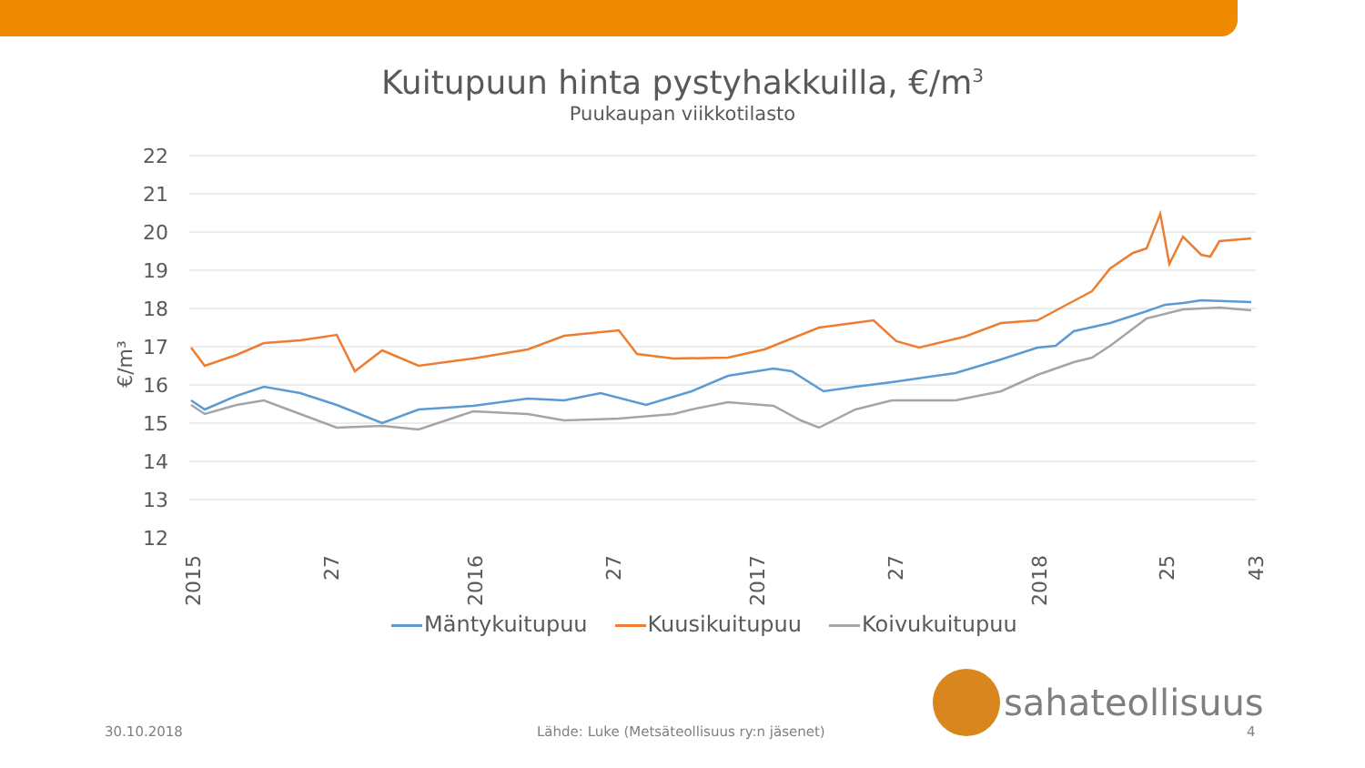Kuitupuun hinta pystyhakkuilla, €/m<sup>3</sup>
Puukaupan viikkotilasto
22
21
20
19
18
17
16
15
14
13
12
€/m³
2015
27
2016
27
2017
27
2018
25
43
Mäntykuitupuu Kuusikuitupuu Koivukuitupuu
sahateollisuus
30.10.2018
Lähde: Luke (Metsäteollisuus ry:n jäsenet)
4